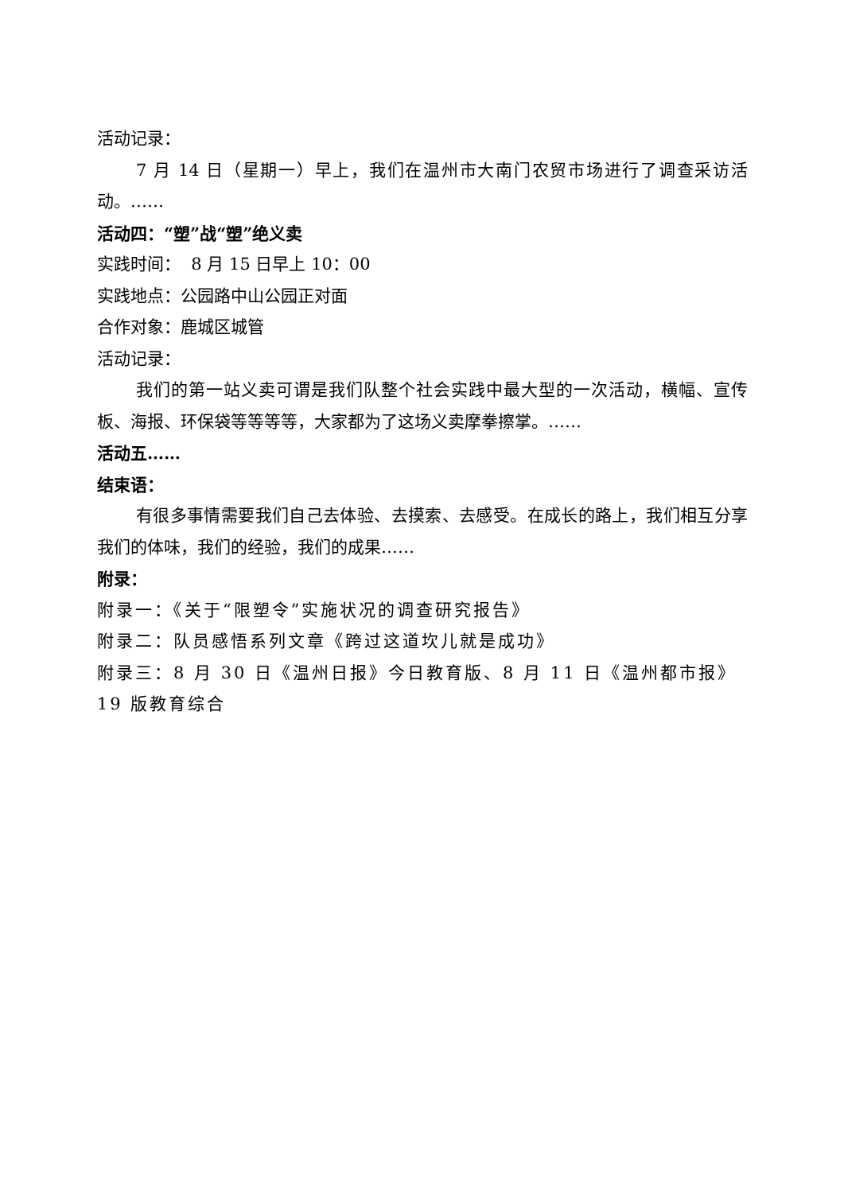活动记录：
7 月 14 日（星期一）早上，我们在温州市大南门农贸市场进行了调查采访活动。……
活动四：“塑”战“塑”绝义卖
实践时间： 8 月 15 日早上 10：00
实践地点：公园路中山公园正对面
合作对象：鹿城区城管
活动记录：
我们的第一站义卖可谓是我们队整个社会实践中最大型的一次活动，横幅、宣传板、海报、环保袋等等等等，大家都为了这场义卖摩拳擦掌。……
活动五……
结束语：
有很多事情需要我们自己去体验、去摸索、去感受。在成长的路上，我们相互分享我们的体味，我们的经验，我们的成果……
附录：
附录一：《关于“限塑令”实施状况的调查研究报告》
附录二：队员感悟系列文章《跨过这道坎儿就是成功》
附录三：8 月 30 日《温州日报》今日教育版、8 月 11 日《温州都市报》19 版教育综合